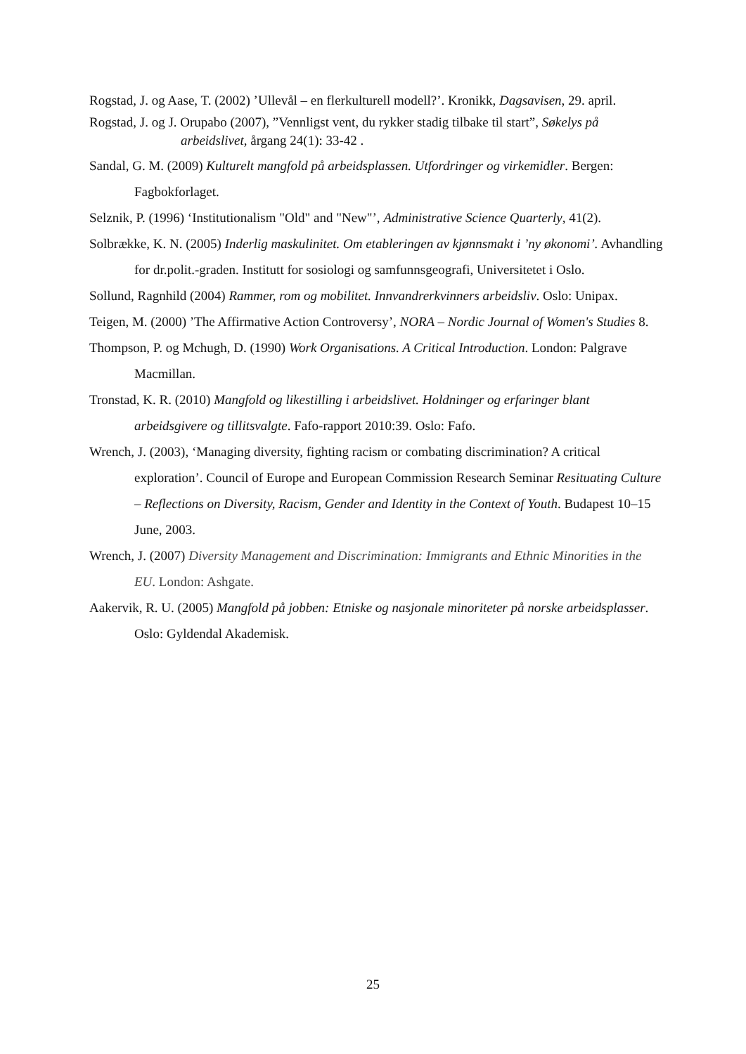Rogstad, J. og Aase, T. (2002) ’Ullevål – en flerkulturell modell?’. Kronikk, Dagsavisen, 29. april.
Rogstad, J. og J. Orupabo (2007), ”Vennligst vent, du rykker stadig tilbake til start”, Søkelys på arbeidslivet, årgang 24(1): 33-42 .
Sandal, G. M. (2009) Kulturelt mangfold på arbeidsplassen. Utfordringer og virkemidler. Bergen: Fagbokforlaget.
Selznik, P. (1996) ‘Institutionalism "Old" and "New"’, Administrative Science Quarterly, 41(2).
Solbrække, K. N. (2005) Inderlig maskulinitet. Om etableringen av kjønnsmakt i ’ny økonomi’. Avhandling for dr.polit.-graden. Institutt for sosiologi og samfunnsgeografi, Universitetet i Oslo.
Sollund, Ragnhild (2004) Rammer, rom og mobilitet. Innvandrerkvinners arbeidsliv. Oslo: Unipax.
Teigen, M. (2000) ’The Affirmative Action Controversy’, NORA – Nordic Journal of Women's Studies 8.
Thompson, P. og Mchugh, D. (1990) Work Organisations. A Critical Introduction. London: Palgrave Macmillan.
Tronstad, K. R. (2010) Mangfold og likestilling i arbeidslivet. Holdninger og erfaringer blant arbeidsgivere og tillitsvalgte. Fafo-rapport 2010:39. Oslo: Fafo.
Wrench, J. (2003), ‘Managing diversity, fighting racism or combating discrimination? A critical exploration’. Council of Europe and European Commission Research Seminar Resituating Culture – Reflections on Diversity, Racism, Gender and Identity in the Context of Youth. Budapest 10–15 June, 2003.
Wrench, J. (2007) Diversity Management and Discrimination: Immigrants and Ethnic Minorities in the EU. London: Ashgate.
Aakervik, R. U. (2005) Mangfold på jobben: Etniske og nasjonale minoriteter på norske arbeidsplasser. Oslo: Gyldendal Akademisk.
25